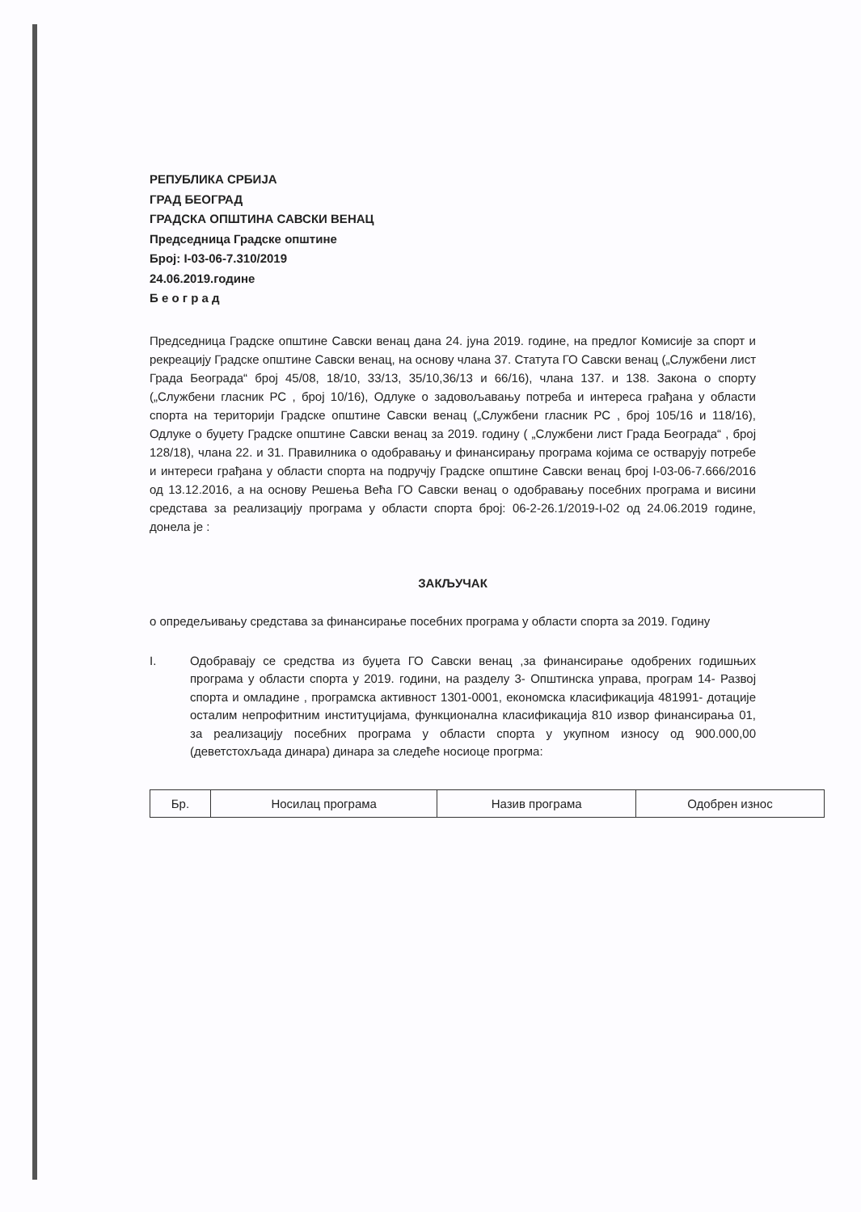РЕПУБЛИКА СРБИЈА
ГРАД БЕОГРАД
ГРАДСКА ОПШТИНА САВСКИ ВЕНАЦ
Председница Градске општине
Број: I-03-06-7.310/2019
24.06.2019.године
Б е о г р а д
Председница Градске општине Савски венац дана 24. јуна 2019. године, на предлог Комисије за спорт и рекреацију Градске општине Савски венац, на основу члана 37. Статута ГО Савски венац („Службени лист Града Београда“ број 45/08, 18/10, 33/13, 35/10,36/13 и 66/16), члана 137. и 138. Закона о спорту („Службени гласник РС , број 10/16), Одлуке о задовољавању потреба и интереса грађана у области спорта на територији Градске општине Савски венац („Службени гласник РС , број 105/16 и 118/16), Одлуке о буџету Градске општине Савски венац за 2019. годину ( „Службени лист Града Београда“ , број 128/18), члана 22. и 31. Правилника о одобравању и финансирању програма којима се остварују потребе и интереси грађана у области спорта на подручју Градске општине Савски венац број I-03-06-7.666/2016 од 13.12.2016, а на основу Решења Већа ГО Савски венац о одобравању посебних програма и висини средстава за реализацију програма у области спорта број: 06-2-26.1/2019-I-02 од 24.06.2019 године, донела је :
ЗАКЉУЧАК
о опредељивању средстава за финансирање посебних програма у области спорта за 2019. Годину
I. Одобравају се средства из буџета ГО Савски венац ,за финансирање одобрених годишњих програма у области спорта у 2019. години, на разделу 3- Општинска управа, програм 14- Развој спорта и омладине , програмска активност 1301-0001, економска класификација 481991- дотације осталим непрофитним институцијама, функционална класификација 810 извор финансирања 01, за реализацију посебних програма у области спорта у укупном износу од 900.000,00 (деветстохљада динара) динара за следеће носиоце прогрма:
| Бр. | Носилац програма | Назив програма | Одобрен износ |
| --- | --- | --- | --- |